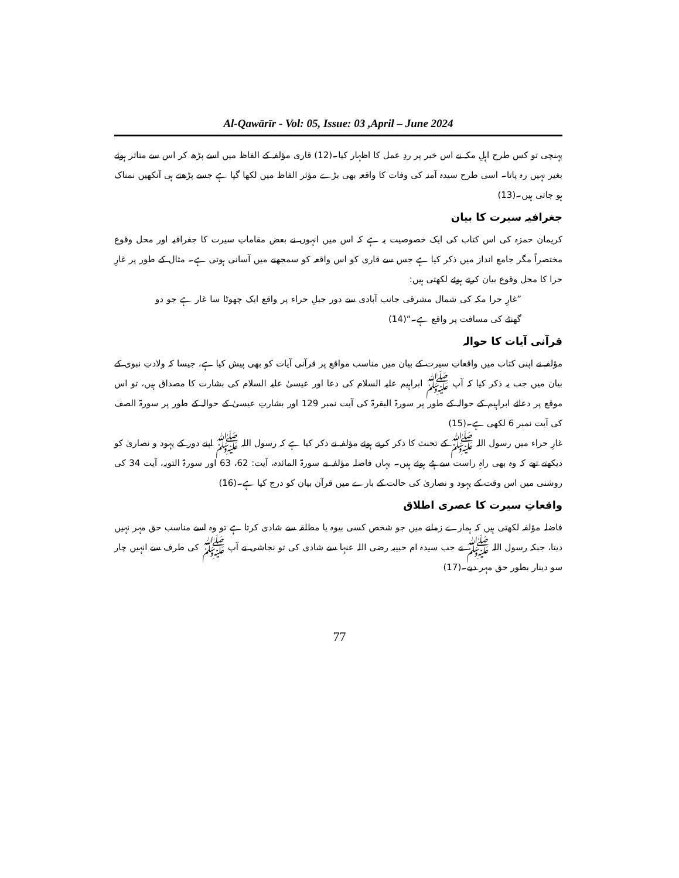Al-Qawārīr - Vol: 05, Issue: 03 ,April – June 2024
پہنچی تو کس طرح اہلِ مکہ نے اس خبر پر ردِ عمل کا اظہار کیا۔(12) قاری مؤلفہ کے الفاظ میں اسے پڑھ کر اس سے متاثر ہوئے بغیر نہیں رہ پاتا۔ اسی طرح سیدہ آمنہ کی وفات کا واقعہ بھی بڑے مؤثر الفاظ میں لکھا گیا ہے جسے پڑھتے ہی آنکھیں نمناک ہو جاتی ہیں۔(13)
جغرافیہ سیرت کا بیان
کریمان حمزہ کی اس کتاب کی ایک خصوصیت یہ ہے کہ اس میں انہوں نے بعض مقاماتِ سیرت کا جغرافیہ اور محل وقوع مختصراً مگر جامع انداز میں ذکر کیا ہے جس سے قاری کو اس واقعہ کو سمجھنے میں آسانی ہوتی ہے۔ مثال کے طور پر غارِ حرا کا محل وقوع بیان کرتے ہوئے لکھتی ہیں:
”غارِ حرا مکہ کی شمال مشرقی جانب آبادی سے دور جبلِ حراء پر واقع ایک چھوٹا سا غار ہے جو دو گھنٹے کی مسافت پر واقع ہے۔“(14)
قرآنی آیات کا حوالہ
مؤلفہ نے اپنی کتاب میں واقعاتِ سیرت کے بیان میں مناسب مواقع پر قرآنی آیات کو بھی پیش کیا ہے، جیسا کہ ولادتِ نبوی کے بیان میں جب یہ ذکر کیا کہ آپ ﷺ ابراہیم علیہ السلام کی دعا اور عیسیٰ علیہ السلام کی بشارت کا مصداق ہیں، تو اس موقع پر دعائے ابراہیم کے حوالہ کے طور پر سورۃ البقرۃ کی آیت نمبر 129 اور بشارتِ عیسیٰ کے حوالہ کے طور پر سورۃ الصف کی آیت نمبر 6 لکھی ہے۔(15)
غارِ حراء میں رسول اللہ ﷺ کے تحنث کا ذکر کرتے ہوئے مؤلفہ نے ذکر کیا ہے کہ رسول اللہ ﷺ اپنے دور کے یہود و نصاریٰ کو دیکھتے تھے کہ وہ بھی راہِ راست سے ہٹے ہوئے ہیں۔ یہاں فاضلہ مؤلفہ نے سورۃ المائدہ، آیت: 62، 63 اور سورۃ التوبہ، آیت 34 کی روشنی میں اس وقت کے یہود و نصاریٰ کی حالت کے بارے میں قرآن بیان کو درج کیا ہے۔(16)
واقعاتِ سیرت کا عصری اطلاق
فاضلہ مؤلفہ لکھتی ہیں کہ ہمارے زمانے میں جو شخص کسی بیوہ یا مطلقہ سے شادی کرتا ہے تو وہ اسے مناسب حق مہر نہیں دیتا، جبکہ رسول اللہ ﷺ نے جب سیدہ ام حبیبہ رضی اللہ عنہا سے شادی کی تو نجاشی نے آپ ﷺ کی طرف سے انہیں چار سو دینار بطور حق مہر دیے۔(17)
77